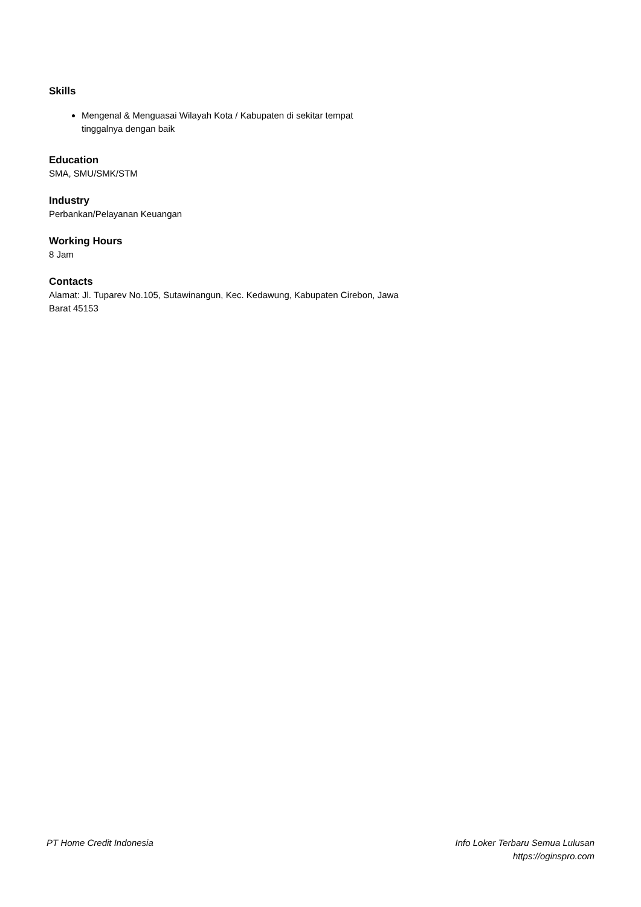Skills
Mengenal & Menguasai Wilayah Kota / Kabupaten di sekitar tempat tinggalnya dengan baik
Education
SMA, SMU/SMK/STM
Industry
Perbankan/Pelayanan Keuangan
Working Hours
8 Jam
Contacts
Alamat: Jl. Tuparev No.105, Sutawinangun, Kec. Kedawung, Kabupaten Cirebon, Jawa Barat 45153
PT Home Credit Indonesia Info Loker Terbaru Semua Lulusan
https://oginspro.com